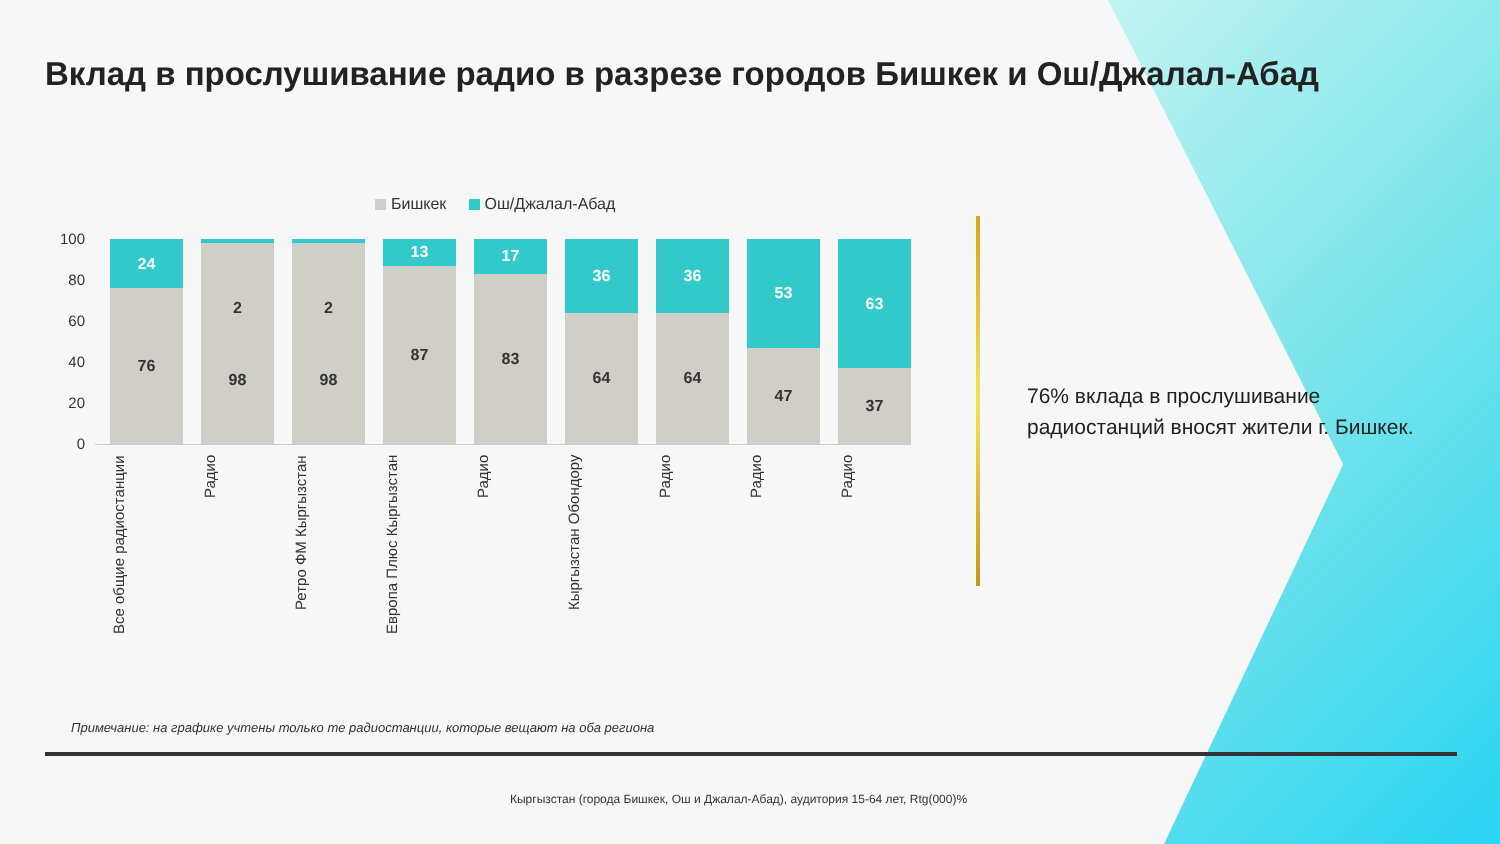Вклад в прослушивание радио в разрезе городов Бишкек и Ош/Джалал-Абад
Бишкек Ош/Джалал-Абад
100
80
60
40
20
0
24
76
2
98
2
98
13
87
17
83
36
64
36
64
53
47
63
37
Все общие радиостанции
Радио
Ретро ФМ Кыргызстан
Европа Плюс Кыргызстан
Радио
Кыргызстан Обондору
Радио
Радио
Радио
76% вклада в прослушивание
радиостанций вносят жители г. Бишкек.
Примечание: на графике учтены только те радиостанции, которые вещают на оба региона
Кыргызстан (города Бишкек, Ош и Джалал-Абад), аудитория 15-64 лет, Rtg(000)%